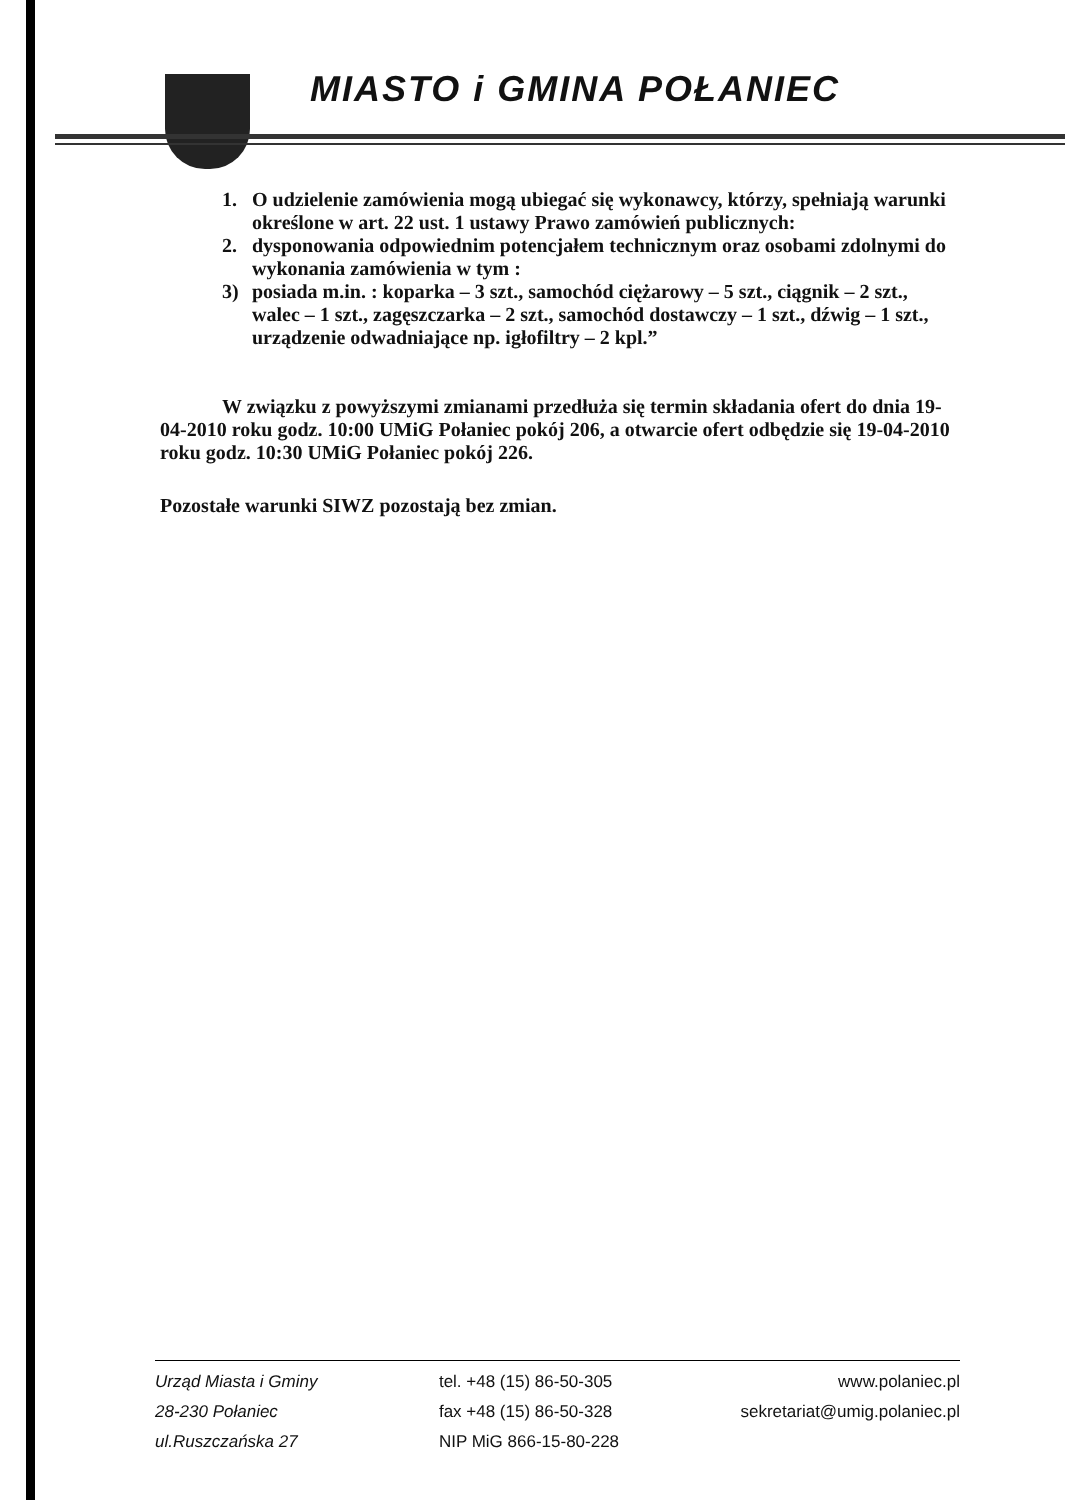MIASTO i GMINA POŁANIEC
1. O udzielenie zamówienia mogą ubiegać się wykonawcy, którzy, spełniają warunki określone w art. 22 ust. 1 ustawy Prawo zamówień publicznych:
2. dysponowania odpowiednim potencjałem technicznym oraz osobami zdolnymi do wykonania zamówienia w tym :
3) posiada m.in. : koparka – 3 szt., samochód ciężarowy – 5 szt., ciągnik – 2 szt., walec – 1 szt., zagęszczarka – 2 szt., samochód dostawczy – 1 szt., dźwig – 1 szt., urządzenie odwadniające np. igłofiltry – 2 kpl.”
W związku z powyższymi zmianami przedłuża się termin składania ofert do dnia 19-04-2010 roku godz. 10:00 UMiG Połaniec pokój 206, a otwarcie ofert odbędzie się 19-04-2010 roku godz. 10:30 UMiG Połaniec pokój 226.
Pozostałe warunki SIWZ pozostają bez zmian.
Urząd Miasta i Gminy
28-230 Połaniec
ul.Ruszczańska 27
tel. +48 (15) 86-50-305
fax +48 (15) 86-50-328
NIP MiG 866-15-80-228
www.polaniec.pl
sekretariat@umig.polaniec.pl